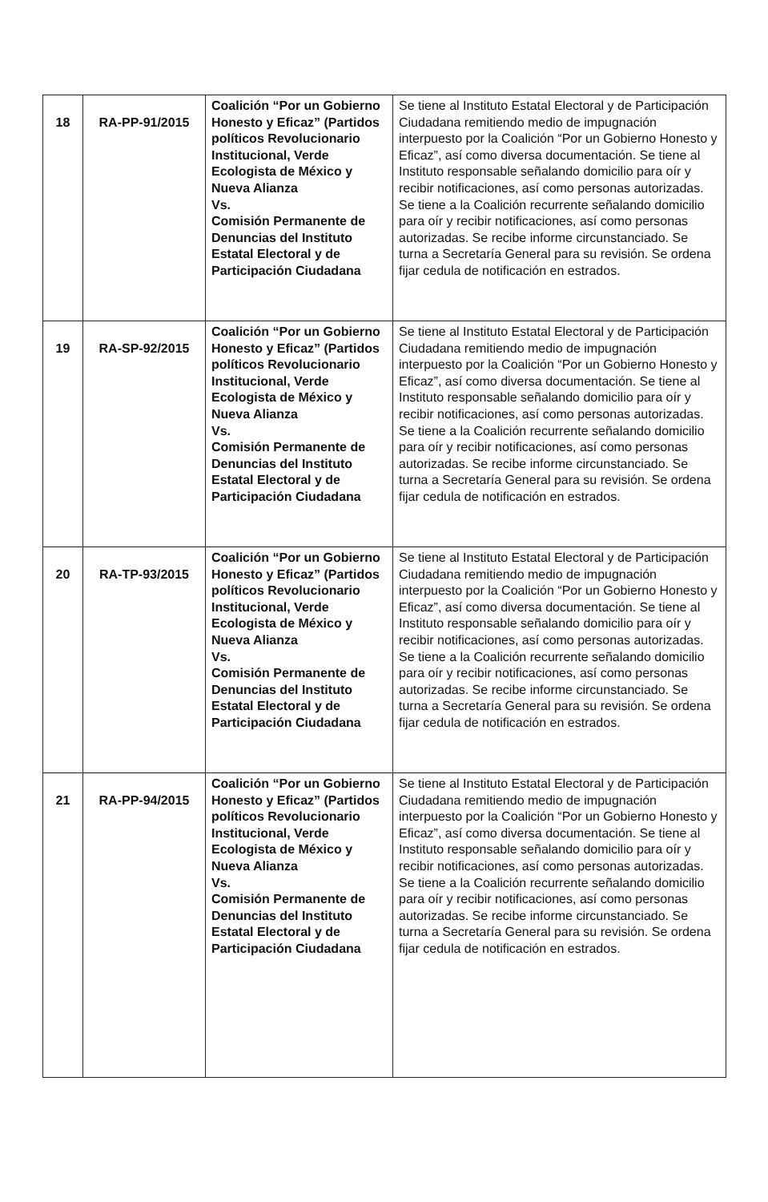| 18 | RA-PP-91/2015 | Coalición “Por un Gobierno Honesto y Eficaz” (Partidos políticos Revolucionario Institucional, Verde Ecologista de México y Nueva Alianza Vs. Comisión Permanente de Denuncias del Instituto Estatal Electoral y de Participación Ciudadana | Se tiene al Instituto Estatal Electoral y de Participación Ciudadana remitiendo medio de impugnación interpuesto por la Coalición “Por un Gobierno Honesto y Eficaz”, así como diversa documentación. Se tiene al Instituto responsable señalando domicilio para oír y recibir notificaciones, así como personas autorizadas. Se tiene a la Coalición recurrente señalando domicilio para oír y recibir notificaciones, así como personas autorizadas. Se recibe informe circunstanciado. Se turna a Secretaría General para su revisión. Se ordena fijar cedula de notificación en estrados. |
| 19 | RA-SP-92/2015 | Coalición “Por un Gobierno Honesto y Eficaz” (Partidos políticos Revolucionario Institucional, Verde Ecologista de México y Nueva Alianza Vs. Comisión Permanente de Denuncias del Instituto Estatal Electoral y de Participación Ciudadana | Se tiene al Instituto Estatal Electoral y de Participación Ciudadana remitiendo medio de impugnación interpuesto por la Coalición “Por un Gobierno Honesto y Eficaz”, así como diversa documentación. Se tiene al Instituto responsable señalando domicilio para oír y recibir notificaciones, así como personas autorizadas. Se tiene a la Coalición recurrente señalando domicilio para oír y recibir notificaciones, así como personas autorizadas. Se recibe informe circunstanciado. Se turna a Secretaría General para su revisión. Se ordena fijar cedula de notificación en estrados. |
| 20 | RA-TP-93/2015 | Coalición “Por un Gobierno Honesto y Eficaz” (Partidos políticos Revolucionario Institucional, Verde Ecologista de México y Nueva Alianza Vs. Comisión Permanente de Denuncias del Instituto Estatal Electoral y de Participación Ciudadana | Se tiene al Instituto Estatal Electoral y de Participación Ciudadana remitiendo medio de impugnación interpuesto por la Coalición “Por un Gobierno Honesto y Eficaz”, así como diversa documentación. Se tiene al Instituto responsable señalando domicilio para oír y recibir notificaciones, así como personas autorizadas. Se tiene a la Coalición recurrente señalando domicilio para oír y recibir notificaciones, así como personas autorizadas. Se recibe informe circunstanciado. Se turna a Secretaría General para su revisión. Se ordena fijar cedula de notificación en estrados. |
| 21 | RA-PP-94/2015 | Coalición “Por un Gobierno Honesto y Eficaz” (Partidos políticos Revolucionario Institucional, Verde Ecologista de México y Nueva Alianza Vs. Comisión Permanente de Denuncias del Instituto Estatal Electoral y de Participación Ciudadana | Se tiene al Instituto Estatal Electoral y de Participación Ciudadana remitiendo medio de impugnación interpuesto por la Coalición “Por un Gobierno Honesto y Eficaz”, así como diversa documentación. Se tiene al Instituto responsable señalando domicilio para oír y recibir notificaciones, así como personas autorizadas. Se tiene a la Coalición recurrente señalando domicilio para oír y recibir notificaciones, así como personas autorizadas. Se recibe informe circunstanciado. Se turna a Secretaría General para su revisión. Se ordena fijar cedula de notificación en estrados. |